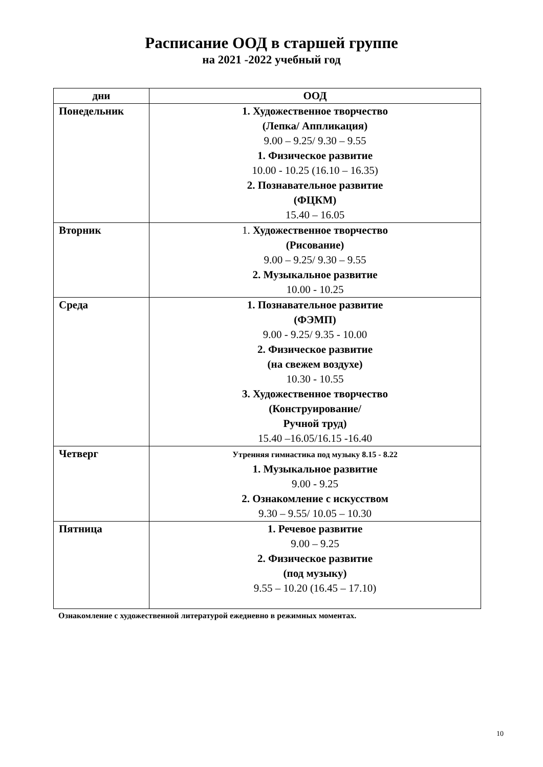Расписание ООД в старшей группе
на 2021 -2022 учебный год
| дни | ООД |
| --- | --- |
| Понедельник | 1. Художественное творчество (Лепка/ Аппликация) 9.00 – 9.25/ 9.30 – 9.55 1. Физическое развитие 10.00 - 10.25 (16.10 – 16.35) 2. Познавательное развитие (ФЦКМ) 15.40 – 16.05 |
| Вторник | 1. Художественное творчество (Рисование) 9.00 – 9.25/ 9.30 – 9.55 2. Музыкальное развитие 10.00 - 10.25 |
| Среда | 1. Познавательное развитие (ФЭМП) 9.00 - 9.25/ 9.35 - 10.00 2. Физическое развитие (на свежем воздухе) 10.30 - 10.55 3. Художественное творчество (Конструирование/ Ручной труд) 15.40 –16.05/16.15 -16.40 |
| Четверг | Утренняя гимнастика под музыку 8.15 - 8.22 1. Музыкальное развитие 9.00 - 9.25 2. Ознакомление с искусством 9.30 – 9.55/ 10.05 – 10.30 |
| Пятница | 1. Речевое развитие 9.00 – 9.25 2. Физическое развитие (под музыку) 9.55 – 10.20 (16.45 – 17.10) |
Ознакомление с художественной литературой ежедневно в режимных моментах.
10